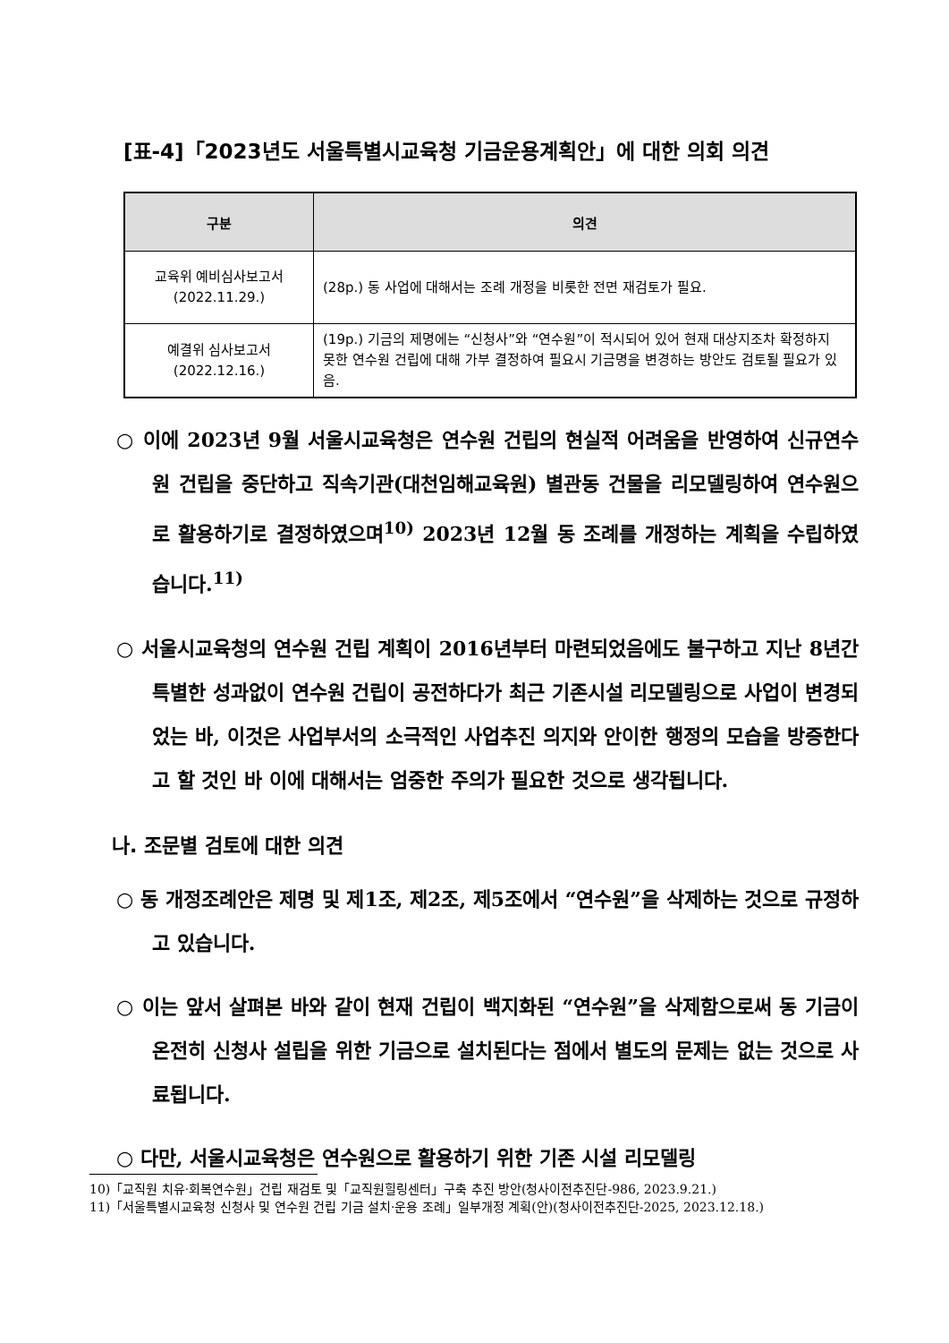[표-4]「2023년도 서울특별시교육청 기금운용계획안」에 대한 의회 의견
| 구분 | 의견 |
| --- | --- |
| 교육위 예비심사보고서 (2022.11.29.) | (28p.) 동 사업에 대해서는 조례 개정을 비롯한 전면 재검토가 필요. |
| 예결위 심사보고서 (2022.12.16.) | (19p.) 기금의 제명에는 “신청사”와 “연수원”이 적시되어 있어 현재 대상지조차 확정하지 못한 연수원 건립에 대해 가부 결정하여 필요시 기금명을 변경하는 방안도 검토될 필요가 있음. |
○ 이에 2023년 9월 서울시교육청은 연수원 건립의 현실적 어려움을 반영하여 신규연수원 건립을 중단하고 직속기관(대천임해교육원) 별관동 건물을 리모델링하여 연수원으로 활용하기로 결정하였으며<sup>10)</sup> 2023년 12월 동 조례를 개정하는 계획을 수립하였습니다.<sup>11)</sup>
○ 서울시교육청의 연수원 건립 계획이 2016년부터 마련되었음에도 불구하고 지난 8년간 특별한 성과없이 연수원 건립이 공전하다가 최근 기존시설 리모델링으로 사업이 변경되었는 바, 이것은 사업부서의 소극적인 사업추진 의지와 안이한 행정의 모습을 방증한다고 할 것인 바 이에 대해서는 엄중한 주의가 필요한 것으로 생각됩니다.
나. 조문별 검토에 대한 의견
○ 동 개정조례안은 제명 및 제1조, 제2조, 제5조에서 “연수원”을 삭제하는 것으로 규정하고 있습니다.
○ 이는 앞서 살펴본 바와 같이 현재 건립이 백지화된 “연수원”을 삭제함으로써 동 기금이 온전히 신청사 설립을 위한 기금으로 설치된다는 점에서 별도의 문제는 없는 것으로 사료됩니다.
○ 다만, 서울시교육청은 연수원으로 활용하기 위한 기존 시설 리모델링
10)「교직원 치유·회복연수원」건립 재검토 및「교직원힐링센터」구축 추진 방안(청사이전추진단-986, 2023.9.21.)
11)「서울특별시교육청 신청사 및 연수원 건립 기금 설치·운용 조례」일부개정 계획(안)(청사이전추진단-2025, 2023.12.18.)